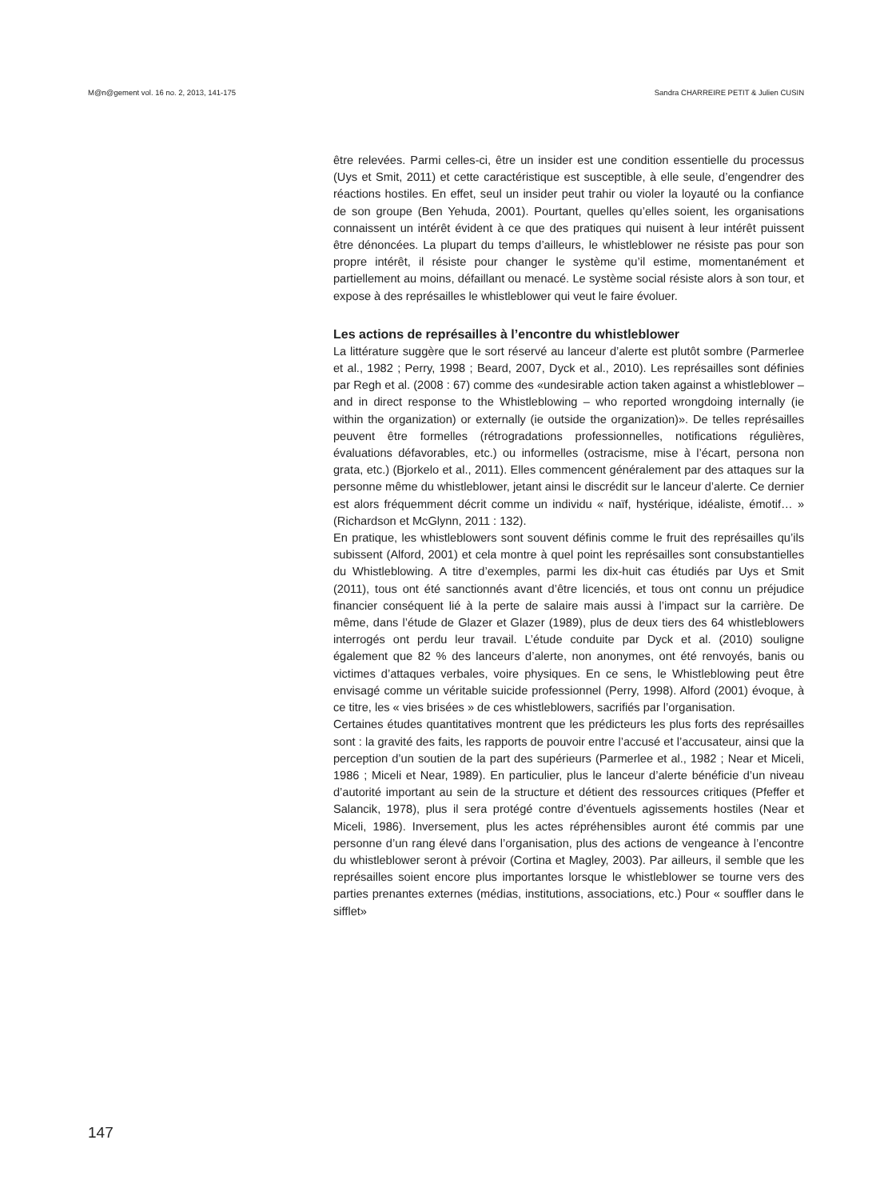M@n@gement vol. 16 no. 2, 2013, 141-175 Sandra CHARREIRE PETIT & Julien CUSIN
être relevées. Parmi celles-ci, être un insider est une condition essentielle du processus (Uys et Smit, 2011) et cette caractéristique est susceptible, à elle seule, d’engendrer des réactions hostiles. En effet, seul un insider peut trahir ou violer la loyauté ou la confiance de son groupe (Ben Yehuda, 2001). Pourtant, quelles qu’elles soient, les organisations connaissent un intérêt évident à ce que des pratiques qui nuisent à leur intérêt puissent être dénoncées. La plupart du temps d’ailleurs, le whistleblower ne résiste pas pour son propre intérêt, il résiste pour changer le système qu’il estime, momentanément et partiellement au moins, défaillant ou menacé. Le système social résiste alors à son tour, et expose à des représailles le whistleblower qui veut le faire évoluer.
Les actions de représailles à l’encontre du whistleblower
La littérature suggère que le sort réservé au lanceur d’alerte est plutôt sombre (Parmerlee et al., 1982 ; Perry, 1998 ; Beard, 2007, Dyck et al., 2010). Les représailles sont définies par Regh et al. (2008 : 67) comme des «undesirable action taken against a whistleblower – and in direct response to the Whistleblowing – who reported wrongdoing internally (ie within the organization) or externally (ie outside the organization)». De telles représailles peuvent être formelles (rétrogradations professionnelles, notifications régulières, évaluations défavorables, etc.) ou informelles (ostracisme, mise à l’écart, persona non grata, etc.) (Bjorkelo et al., 2011). Elles commencent généralement par des attaques sur la personne même du whistleblower, jetant ainsi le discrédit sur le lanceur d’alerte. Ce dernier est alors fréquemment décrit comme un individu « naïf, hystérique, idéaliste, émotif… » (Richardson et McGlynn, 2011 : 132).
En pratique, les whistleblowers sont souvent définis comme le fruit des représailles qu’ils subissent (Alford, 2001) et cela montre à quel point les représailles sont consubstantielles du Whistleblowing. A titre d’exemples, parmi les dix-huit cas étudiés par Uys et Smit (2011), tous ont été sanctionnés avant d’être licenciés, et tous ont connu un préjudice financier conséquent lié à la perte de salaire mais aussi à l’impact sur la carrière. De même, dans l’étude de Glazer et Glazer (1989), plus de deux tiers des 64 whistleblowers interrogés ont perdu leur travail. L’étude conduite par Dyck et al. (2010) souligne également que 82 % des lanceurs d’alerte, non anonymes, ont été renvoyés, banis ou victimes d’attaques verbales, voire physiques. En ce sens, le Whistleblowing peut être envisagé comme un véritable suicide professionnel (Perry, 1998). Alford (2001) évoque, à ce titre, les « vies brisées » de ces whistleblowers, sacrifiés par l’organisation.
Certaines études quantitatives montrent que les prédicteurs les plus forts des représailles sont : la gravité des faits, les rapports de pouvoir entre l’accusé et l’accusateur, ainsi que la perception d’un soutien de la part des supérieurs (Parmerlee et al., 1982 ; Near et Miceli, 1986 ; Miceli et Near, 1989). En particulier, plus le lanceur d’alerte bénéficie d’un niveau d’autorité important au sein de la structure et détient des ressources critiques (Pfeffer et Salancik, 1978), plus il sera protégé contre d’éventuels agissements hostiles (Near et Miceli, 1986). Inversement, plus les actes répréhensibles auront été commis par une personne d’un rang élevé dans l’organisation, plus des actions de vengeance à l’encontre du whistleblower seront à prévoir (Cortina et Magley, 2003). Par ailleurs, il semble que les représailles soient encore plus importantes lorsque le whistleblower se tourne vers des parties prenantes externes (médias, institutions, associations, etc.) Pour « souffler dans le sifflet»
147